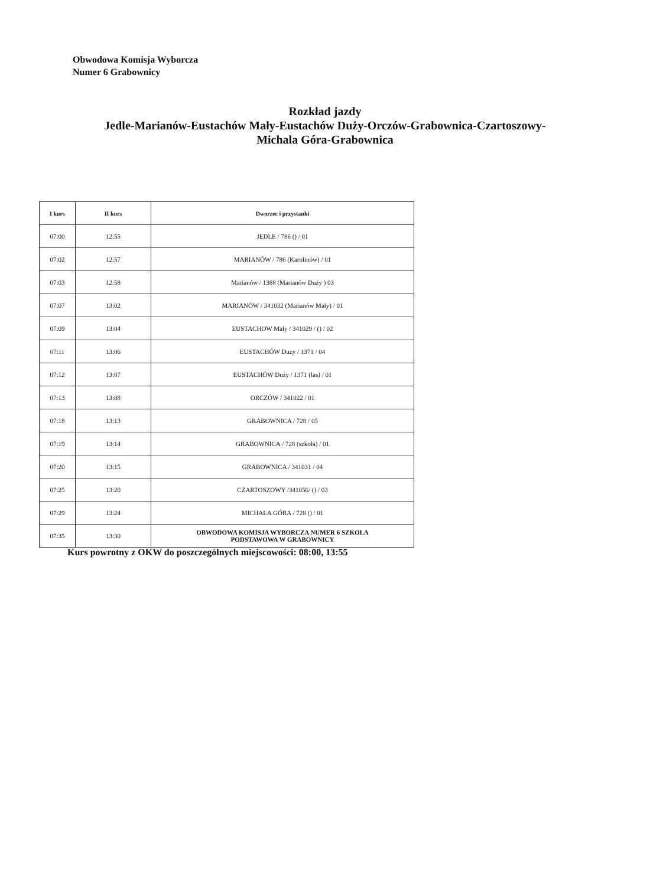Obwodowa Komisja Wyborcza
Numer 6 Grabownicy
Rozkład jazdy
Jedle-Marianów-Eustachów Mały-Eustachów Duży-Orczów-Grabownica-Czartoszowy-
Michala Góra-Grabownica
| I kurs | II kurs | Dworzec i przystanki |
| --- | --- | --- |
| 07:00 | 12:55 | JEDLE / 786 () / 01 |
| 07:02 | 12:57 | MARIANÓW / 786 (Karolinów) / 01 |
| 07:03 | 12:58 | Marianów / 1388 (Marianów Duży ) 03 |
| 07:07 | 13:02 | MARIANÓW / 341032 (Marianów Mały) / 01 |
| 07:09 | 13:04 | EUSTACHOW Mały / 341029 / () / 02 |
| 07:11 | 13:06 | EUSTACHÓW Duży / 1371 / 04 |
| 07:12 | 13:07 | EUSTACHÓW Duży / 1371 (las) / 01 |
| 07:13 | 13:08 | ORCZÓW / 341022 / 01 |
| 07:18 | 13:13 | GRABOWNICA / 728 / 05 |
| 07:19 | 13:14 | GRABOWNICA / 728 (szkoła) / 01 |
| 07:20 | 13:15 | GRABOWNICA / 341031 / 04 |
| 07:25 | 13:20 | CZARTOSZOWY /341056/ () / 03 |
| 07:29 | 13:24 | MICHALA GÓRA / 728 () / 01 |
| 07:35 | 13:30 | OBWODOWA KOMISJA WYBORCZA NUMER 6 SZKOŁA PODSTAWOWA W GRABOWNICY |
Kurs powrotny z OKW do poszczególnych miejscowości: 08:00, 13:55